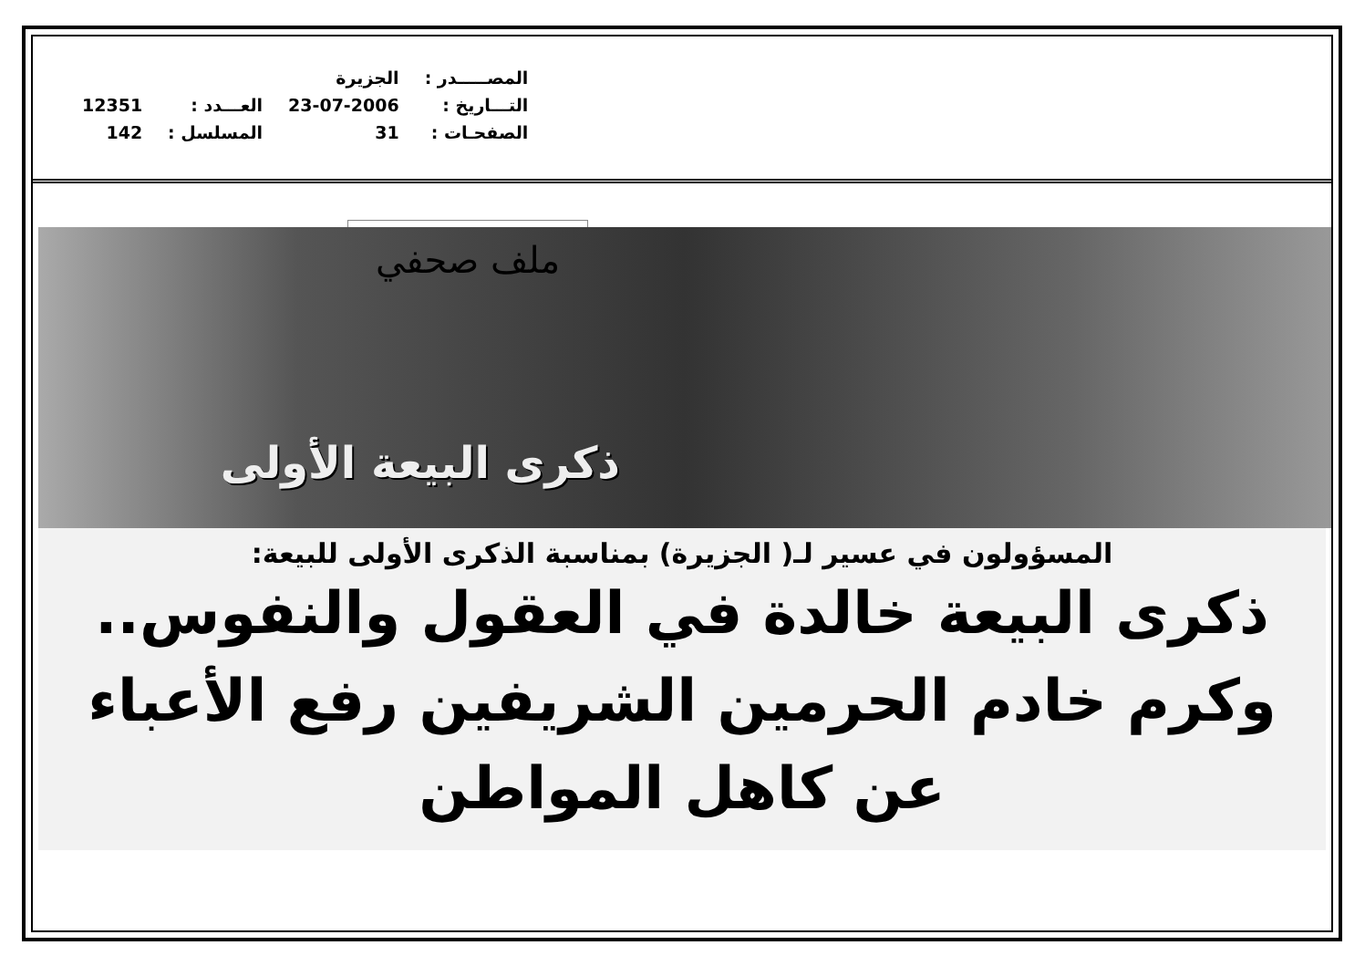| المصـــــدر : | الجزيرة | | |
| التـــاريخ : | 23-07-2006 | العـــدد : | 12351 |
| الصفحـات : | 31 | المسلسل : | 142 |
ملف صحفي
ذكرى البيعة الأولى
المسؤولون في عسير لـ( الجزيرة) بمناسبة الذكرى الأولى للبيعة:
ذكرى البيعة خالدة في العقول والنفوس..
وكرم خادم الحرمين الشريفين رفع الأعباء عن كاهل المواطن